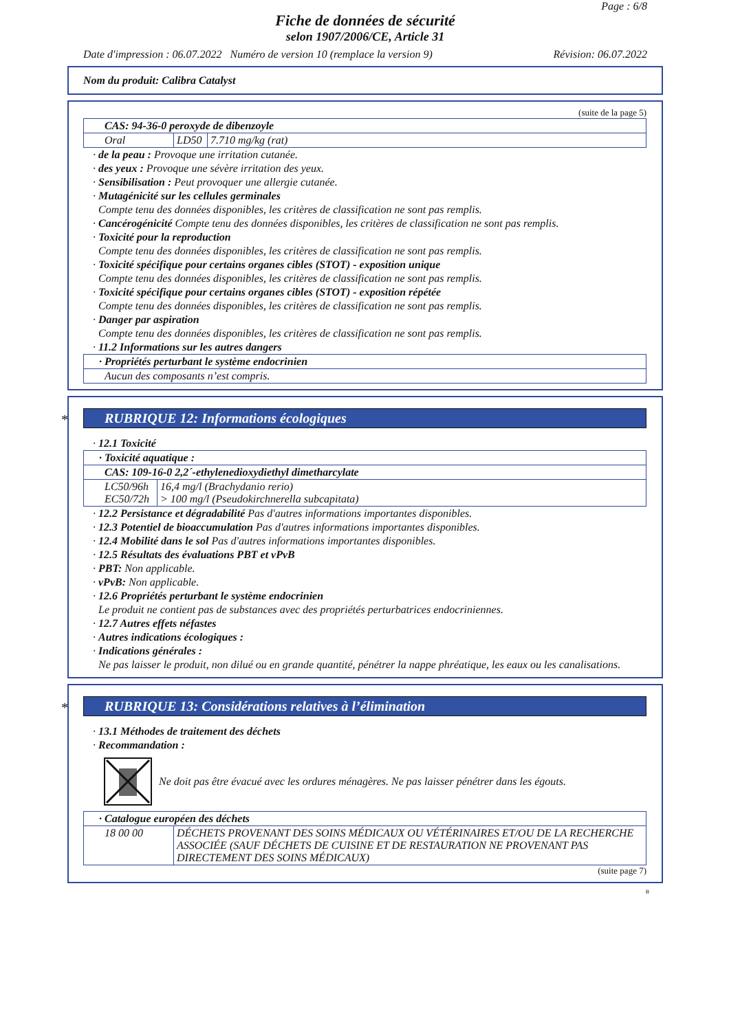Page : 6/8
Fiche de données de sécurité
selon 1907/2006/CE, Article 31
Date d'impression : 06.07.2022 Numéro de version 10 (remplace la version 9) Révision: 06.07.2022
Nom du produit: Calibra Catalyst
(suite de la page 5)
| CAS: 94-36-0 peroxyde de dibenzoyle | | |
| Oral | LD50 | 7.710 mg/kg (rat) |
· de la peau : Provoque une irritation cutanée.
· des yeux : Provoque une sévère irritation des yeux.
· Sensibilisation : Peut provoquer une allergie cutanée.
· Mutagénicité sur les cellules germinales
Compte tenu des données disponibles, les critères de classification ne sont pas remplis.
· Cancérogénicité Compte tenu des données disponibles, les critères de classification ne sont pas remplis.
· Toxicité pour la reproduction
Compte tenu des données disponibles, les critères de classification ne sont pas remplis.
· Toxicité spécifique pour certains organes cibles (STOT) - exposition unique
Compte tenu des données disponibles, les critères de classification ne sont pas remplis.
· Toxicité spécifique pour certains organes cibles (STOT) - exposition répétée
Compte tenu des données disponibles, les critères de classification ne sont pas remplis.
· Danger par aspiration
Compte tenu des données disponibles, les critères de classification ne sont pas remplis.
· 11.2 Informations sur les autres dangers
| · Propriétés perturbant le système endocrinien |
| Aucun des composants n’est compris. |
* RUBRIQUE 12: Informations écologiques
· 12.1 Toxicité
| · Toxicité aquatique : | |
| CAS: 109-16-0 2,2´-ethylenedioxydiethyl dimetharcylate | |
| LC50/96h EC50/72h | 16,4 mg/l (Brachydanio rerio) > 100 mg/l (Pseudokirchnerella subcapitata) |
· 12.2 Persistance et dégradabilité Pas d'autres informations importantes disponibles.
· 12.3 Potentiel de bioaccumulation Pas d'autres informations importantes disponibles.
· 12.4 Mobilité dans le sol Pas d'autres informations importantes disponibles.
· 12.5 Résultats des évaluations PBT et vPvB
· PBT: Non applicable.
· vPvB: Non applicable.
· 12.6 Propriétés perturbant le système endocrinien
Le produit ne contient pas de substances avec des propriétés perturbatrices endocriniennes.
· 12.7 Autres effets néfastes
· Autres indications écologiques :
· Indications générales :
Ne pas laisser le produit, non dilué ou en grande quantité, pénétrer la nappe phréatique, les eaux ou les canalisations.
* RUBRIQUE 13: Considérations relatives à l’élimination
· 13.1 Méthodes de traitement des déchets
· Recommandation :
Ne doit pas être évacué avec les ordures ménagères. Ne pas laisser pénétrer dans les égouts.
| · Catalogue européen des déchets | |
| 18 00 00 | DÉCHETS PROVENANT DES SOINS MÉDICAUX OU VÉTÉRINAIRES ET/OU DE LA RECHERCHE ASSOCIÉE (SAUF DÉCHETS DE CUISINE ET DE RESTAURATION NE PROVENANT PAS DIRECTEMENT DES SOINS MÉDICAUX) |
(suite page 7)
B